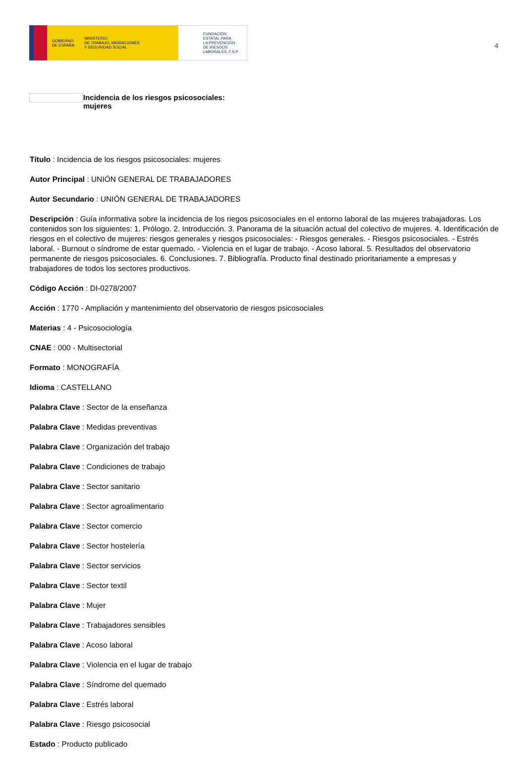GOBIERNO
DE ESPAÑA MINISTERIO
DE TRABAJO, MIGRACIONES
Y SEGURIDAD SOCIAL
FUNDACIÓN
ESTATAL PARA
LA PREVENCIÓN
DE RIESGOS
LABORALES, F.S.P.
4
Incidencia de los riesgos psicosociales:
mujeres
Título : Incidencia de los riesgos psicosociales: mujeres
Autor Principal : UNIÓN GENERAL DE TRABAJADORES
Autor Secundario : UNIÓN GENERAL DE TRABAJADORES
Descripción : Guía informativa sobre la incidencia de los riegos psicosociales en el entorno laboral de las mujeres trabajadoras. Los contenidos son los siguientes: 1. Prólogo. 2. Introducción. 3. Panorama de la situación actual del colectivo de mujeres. 4. Identificación de riesgos en el colectivo de mujeres: riesgos generales y riesgos psicosociales: - Riesgos generales. - Riesgos psicosociales. - Estrés laboral. - Burnout o síndrome de estar quemado. - Violencia en el lugar de trabajo. - Acoso laboral. 5. Resultados del observatorio permanente de riesgos psicosociales. 6. Conclusiones. 7. Bibliografía. Producto final destinado prioritariamente a empresas y trabajadores de todos los sectores productivos.
Código Acción : DI-0278/2007
Acción : 1770 - Ampliación y mantenimiento del observatorio de riesgos psicosociales
Materias : 4 - Psicosociología
CNAE : 000 - Multisectorial
Formato : MONOGRAFÍA
Idioma : CASTELLANO
Palabra Clave : Sector de la enseñanza
Palabra Clave : Medidas preventivas
Palabra Clave : Organización del trabajo
Palabra Clave : Condiciones de trabajo
Palabra Clave : Sector sanitario
Palabra Clave : Sector agroalimentario
Palabra Clave : Sector comercio
Palabra Clave : Sector hostelería
Palabra Clave : Sector servicios
Palabra Clave : Sector textil
Palabra Clave : Mujer
Palabra Clave : Trabajadores sensibles
Palabra Clave : Acoso laboral
Palabra Clave : Violencia en el lugar de trabajo
Palabra Clave : Síndrome del quemado
Palabra Clave : Estrés laboral
Palabra Clave : Riesgo psicosocial
Estado : Producto publicado